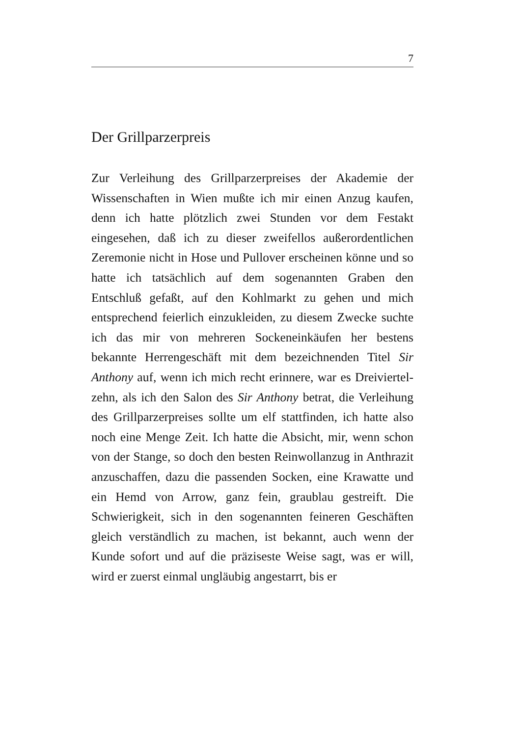7
Der Grillparzerpreis
Zur Verleihung des Grillparzerpreises der Akademie der Wissenschaften in Wien mußte ich mir einen Anzug kaufen, denn ich hatte plötzlich zwei Stunden vor dem Festakt eingesehen, daß ich zu dieser zweifellos außeror­dentlichen Zeremonie nicht in Hose und Pullover er­scheinen könne und so hatte ich tatsächlich auf dem sogenannten Graben den Entschluß gefaßt, auf den Kohlmarkt zu gehen und mich entsprechend feierlich einzukleiden, zu diesem Zwecke suchte ich das mir von mehreren Sockeneinkäufen her bestens bekannte Her­rengeschäft mit dem bezeichnenden Titel Sir Anthony auf, wenn ich mich recht erinnere, war es Dreiviertel­zehn, als ich den Salon des Sir Anthony betrat, die Ver­leihung des Grillparzerpreises sollte um elf stattfinden, ich hatte also noch eine Menge Zeit. Ich hatte die Ab­sicht, mir, wenn schon von der Stange, so doch den besten Reinwollanzug in Anthrazit anzuschaffen, dazu die passenden Socken, eine Krawatte und ein Hemd von Arrow, ganz fein, graublau gestreift. Die Schwierigkeit, sich in den sogenannten feineren Geschäften gleich verständlich zu machen, ist bekannt, auch wenn der Kunde sofort und auf die präziseste Weise sagt, was er will, wird er zuerst einmal ungläubig angestarrt, bis er